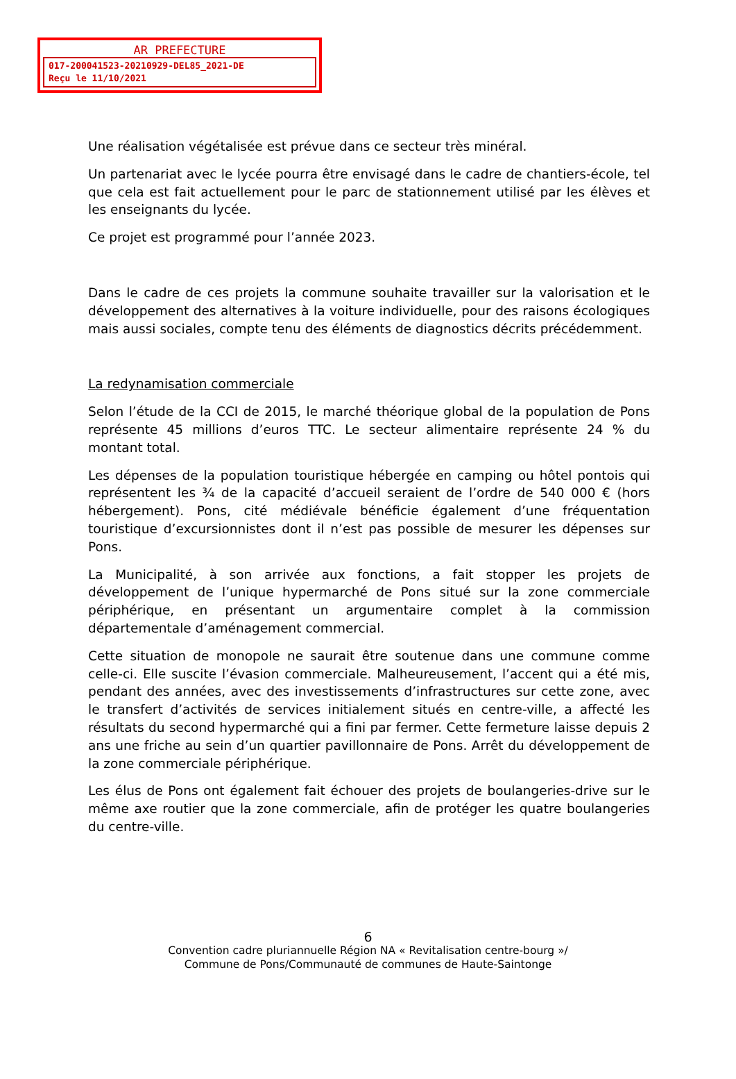AR PREFECTURE
017-200041523-20210929-DEL85_2021-DE
Reçu le 11/10/2021
Une réalisation végétalisée est prévue dans ce secteur très minéral.
Un partenariat avec le lycée pourra être envisagé dans le cadre de chantiers-école, tel que cela est fait actuellement pour le parc de stationnement utilisé par les élèves et les enseignants du lycée.
Ce projet est programmé pour l’année 2023.
Dans le cadre de ces projets la commune souhaite travailler sur la valorisation et le développement des alternatives à la voiture individuelle, pour des raisons écologiques mais aussi sociales, compte tenu des éléments de diagnostics décrits précédemment.
La redynamisation commerciale
Selon l’étude de la CCI de 2015, le marché théorique global de la population de Pons représente 45 millions d’euros TTC. Le secteur alimentaire représente 24 % du montant total.
Les dépenses de la population touristique hébergée en camping ou hôtel pontois qui représentent les ¾ de la capacité d’accueil seraient de l’ordre de 540 000 € (hors hébergement). Pons, cité médiévale bénéficie également d’une fréquentation touristique d’excursionnistes dont il n’est pas possible de mesurer les dépenses sur Pons.
La Municipalité, à son arrivée aux fonctions, a fait stopper les projets de développement de l’unique hypermarché de Pons situé sur la zone commerciale périphérique, en présentant un argumentaire complet à la commission départementale d’aménagement commercial.
Cette situation de monopole ne saurait être soutenue dans une commune comme celle-ci. Elle suscite l’évasion commerciale. Malheureusement, l’accent qui a été mis, pendant des années, avec des investissements d’infrastructures sur cette zone, avec le transfert d’activités de services initialement situés en centre-ville, a affecté les résultats du second hypermarché qui a fini par fermer. Cette fermeture laisse depuis 2 ans une friche au sein d’un quartier pavillonnaire de Pons. Arrêt du développement de la zone commerciale périphérique.
Les élus de Pons ont également fait échouer des projets de boulangeries-drive sur le même axe routier que la zone commerciale, afin de protéger les quatre boulangeries du centre-ville.
6
Convention cadre pluriannuelle Région NA « Revitalisation centre-bourg »/
Commune de Pons/Communauté de communes de Haute-Saintonge